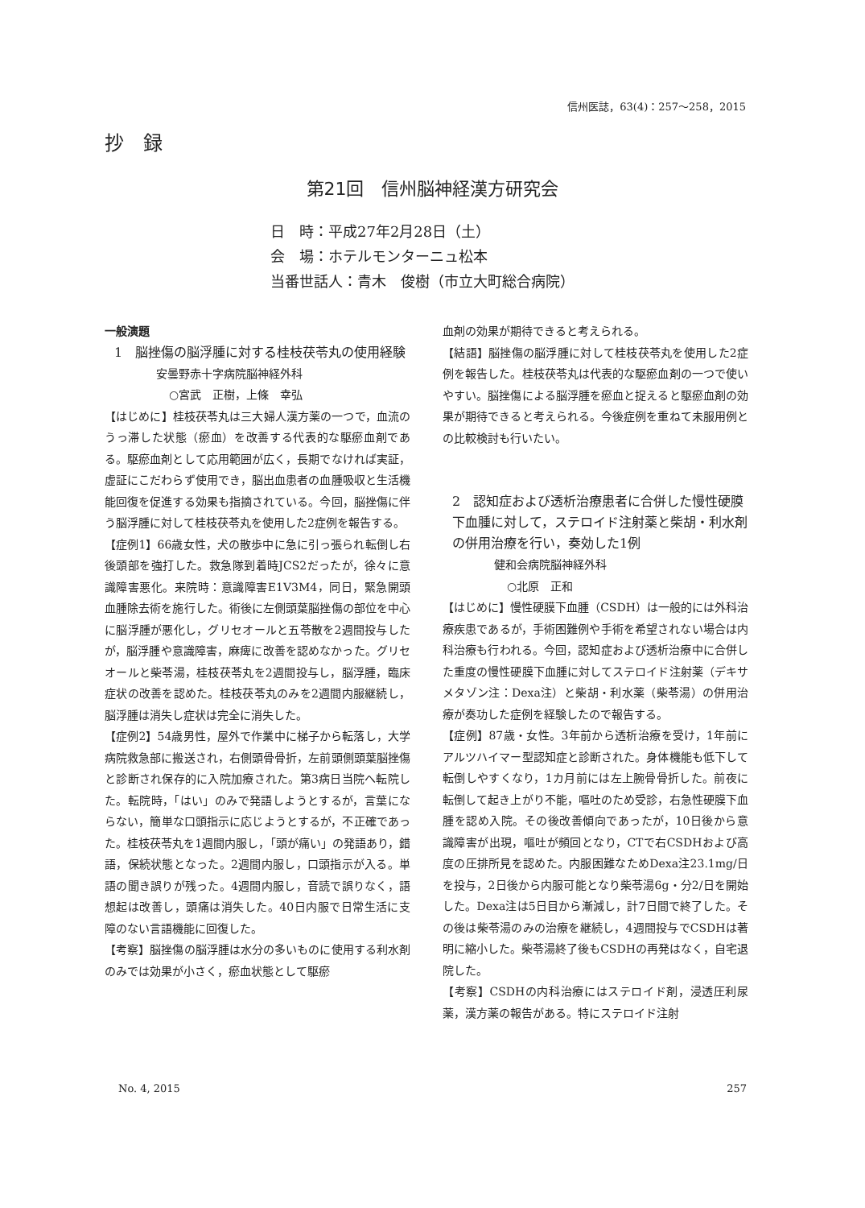信州医誌，63(4)：257～258，2015
抄　録
第21回　信州脳神経漢方研究会
日　時：平成27年2月28日（土）
会　場：ホテルモンターニュ松本
当番世話人：青木　俊樹（市立大町総合病院）
一般演題
1　脳挫傷の脳浮腫に対する桂枝茯苓丸の使用経験
安曇野赤十字病院脳神経外科
○宮武　正樹，上條　幸弘
【はじめに】桂枝茯苓丸は三大婦人漢方薬の一つで，血流のうっ滞した状態（瘀血）を改善する代表的な駆瘀血剤である。駆瘀血剤として応用範囲が広く，長期でなければ実証，虚証にこだわらず使用でき，脳出血患者の血腫吸収と生活機能回復を促進する効果も指摘されている。今回，脳挫傷に伴う脳浮腫に対して桂枝茯苓丸を使用した2症例を報告する。
【症例1】66歳女性，犬の散歩中に急に引っ張られ転倒し右後頭部を強打した。救急隊到着時JCS2だったが，徐々に意識障害悪化。来院時：意識障害E1V3M4，同日，緊急開頭血腫除去術を施行した。術後に左側頭葉脳挫傷の部位を中心に脳浮腫が悪化し，グリセオールと五苓散を2週間投与したが，脳浮腫や意識障害，麻痺に改善を認めなかった。グリセオールと柴苓湯，桂枝茯苓丸を2週間投与し，脳浮腫，臨床症状の改善を認めた。桂枝茯苓丸のみを2週間内服継続し，脳浮腫は消失し症状は完全に消失した。
【症例2】54歳男性，屋外で作業中に梯子から転落し，大学病院救急部に搬送され，右側頭骨骨折，左前頭側頭葉脳挫傷と診断され保存的に入院加療された。第3病日当院へ転院した。転院時，「はい」のみで発語しようとするが，言葉にならない，簡単な口頭指示に応じようとするが，不正確であった。桂枝茯苓丸を1週間内服し，「頭が痛い」の発語あり，錯語，保続状態となった。2週間内服し，口頭指示が入る。単語の聞き誤りが残った。4週間内服し，音読で誤りなく，語想起は改善し，頭痛は消失した。40日内服で日常生活に支障のない言語機能に回復した。
【考察】脳挫傷の脳浮腫は水分の多いものに使用する利水剤のみでは効果が小さく，瘀血状態として駆瘀
血剤の効果が期待できると考えられる。
【結語】脳挫傷の脳浮腫に対して桂枝茯苓丸を使用した2症例を報告した。桂枝茯苓丸は代表的な駆瘀血剤の一つで使いやすい。脳挫傷による脳浮腫を瘀血と捉えると駆瘀血剤の効果が期待できると考えられる。今後症例を重ねて未服用例との比較検討も行いたい。
2　認知症および透析治療患者に合併した慢性硬膜下血腫に対して，ステロイド注射薬と柴胡・利水剤の併用治療を行い，奏効した1例
健和会病院脳神経外科
○北原　正和
【はじめに】慢性硬膜下血腫（CSDH）は一般的には外科治療疾患であるが，手術困難例や手術を希望されない場合は内科治療も行われる。今回，認知症および透析治療中に合併した重度の慢性硬膜下血腫に対してステロイド注射薬（デキサメタゾン注：Dexa注）と柴胡・利水薬（柴苓湯）の併用治療が奏功した症例を経験したので報告する。
【症例】87歳・女性。3年前から透析治療を受け，1年前にアルツハイマー型認知症と診断された。身体機能も低下して転倒しやすくなり，1カ月前には左上腕骨骨折した。前夜に転倒して起き上がり不能，嘔吐のため受診，右急性硬膜下血腫を認め入院。その後改善傾向であったが，10日後から意識障害が出現，嘔吐が頻回となり，CTで右CSDHおよび高度の圧排所見を認めた。内服困難なためDexa注23.1mg/日を投与，2日後から内服可能となり柴苓湯6g・分2/日を開始した。Dexa注は5日目から漸減し，計7日間で終了した。その後は柴苓湯のみの治療を継続し，4週間投与でCSDHは著明に縮小した。柴苓湯終了後もCSDHの再発はなく，自宅退院した。
【考察】CSDHの内科治療にはステロイド剤，浸透圧利尿薬，漢方薬の報告がある。特にステロイド注射
No. 4, 2015 257